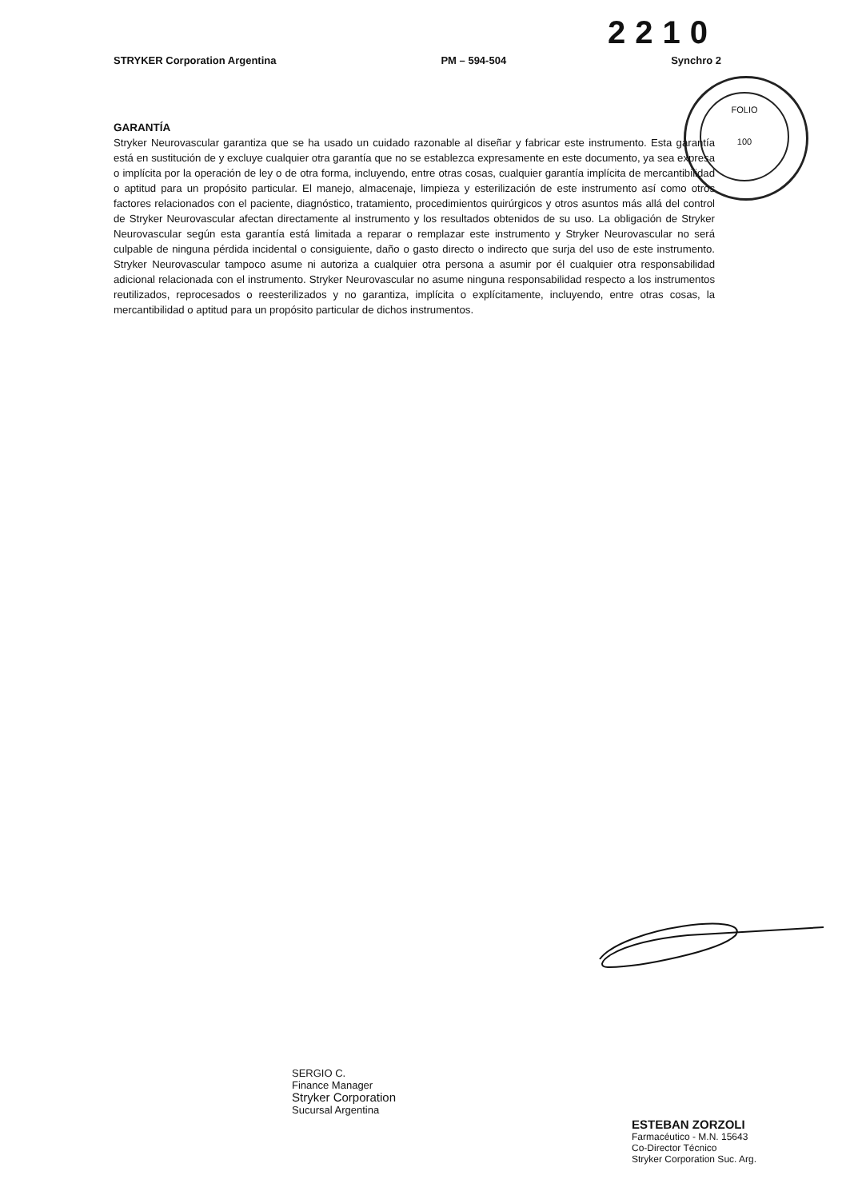2210
STRYKER Corporation Argentina PM – 594-504 Synchro 2
FOLIO
100
GARANTÍA
Stryker Neurovascular garantiza que se ha usado un cuidado razonable al diseñar y fabricar este instrumento. Esta garantía está en sustitución de y excluye cualquier otra garantía que no se establezca expresamente en este documento, ya sea expresa o implícita por la operación de ley o de otra forma, incluyendo, entre otras cosas, cualquier garantía implícita de mercantibilidad o aptitud para un propósito particular. El manejo, almacenaje, limpieza y esterilización de este instrumento así como otros factores relacionados con el paciente, diagnóstico, tratamiento, procedimientos quirúrgicos y otros asuntos más allá del control de Stryker Neurovascular afectan directamente al instrumento y los resultados obtenidos de su uso. La obligación de Stryker Neurovascular según esta garantía está limitada a reparar o remplazar este instrumento y Stryker Neurovascular no será culpable de ninguna pérdida incidental o consiguiente, daño o gasto directo o indirecto que surja del uso de este instrumento. Stryker Neurovascular tampoco asume ni autoriza a cualquier otra persona a asumir por él cualquier otra responsabilidad adicional relacionada con el instrumento. Stryker Neurovascular no asume ninguna responsabilidad respecto a los instrumentos reutilizados, reprocesados o reesterilizados y no garantiza, implícita o explícitamente, incluyendo, entre otras cosas, la mercantibilidad o aptitud para un propósito particular de dichos instrumentos.
SERGIO C.
Finance Manager
Stryker Corporation
Sucursal Argentina
ESTEBAN ZORZOLI
Farmacéutico - M.N. 15643
Co-Director Técnico
Stryker Corporation Suc. Arg.